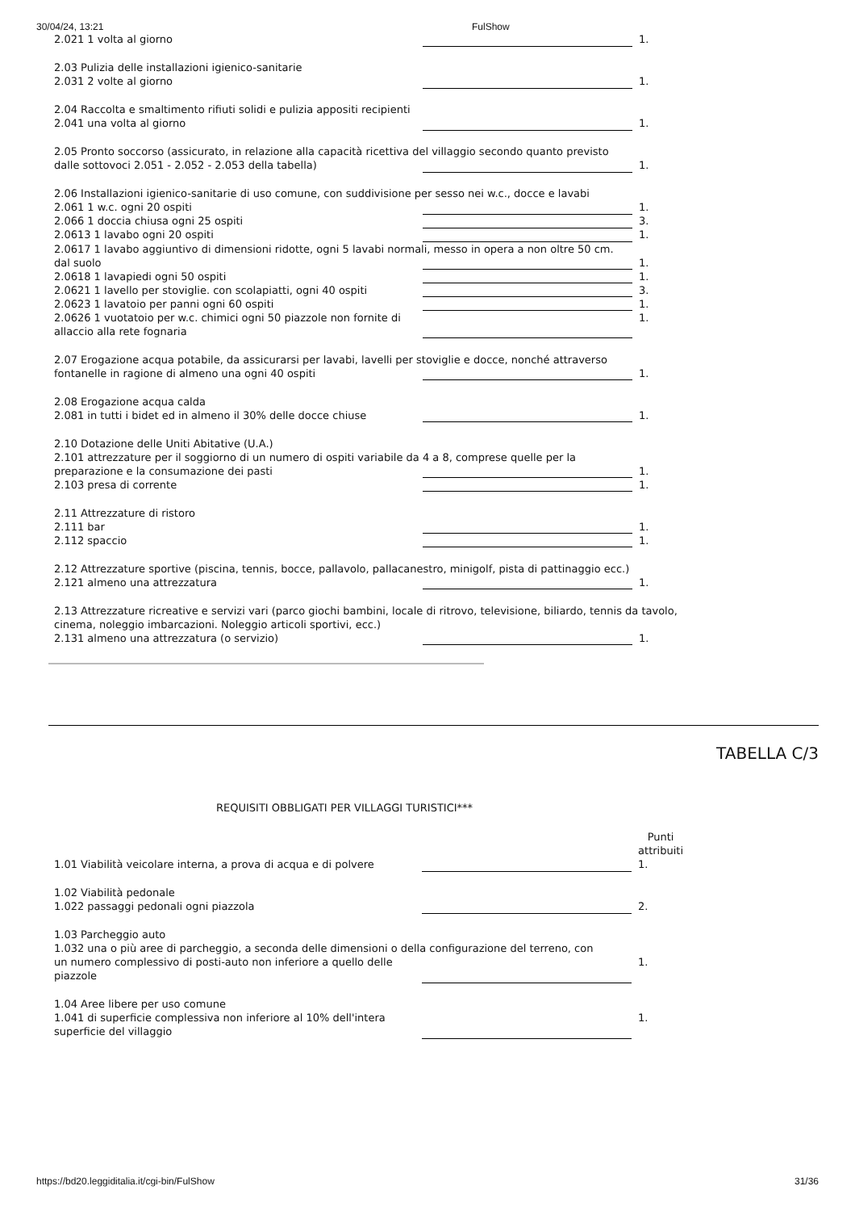30/04/24, 13:21 FulShow
| 2.021 1 volta al giorno | | 1. |
| 2.03 Pulizia delle installazioni igienico-sanitarie | | |
| 2.031 2 volte al giorno | | 1. |
| 2.04 Raccolta e smaltimento rifiuti solidi e pulizia appositi recipienti | | |
| 2.041 una volta al giorno | | 1. |
| 2.05 Pronto soccorso (assicurato, in relazione alla capacità ricettiva del villaggio secondo quanto previsto | | |
| dalle sottovoci 2.051 - 2.052 - 2.053 della tabella) | | 1. |
| 2.06 Installazioni igienico-sanitarie di uso comune, con suddivisione per sesso nei w.c., docce e lavabi | | |
| 2.061 1 w.c. ogni 20 ospiti | | 1. |
| 2.066 1 doccia chiusa ogni 25 ospiti | | 3. |
| 2.0613 1 lavabo ogni 20 ospiti | | 1. |
| 2.0617 1 lavabo aggiuntivo di dimensioni ridotte, ogni 5 lavabi normali, messo in opera a non oltre 50 cm. | | |
| dal suolo | | 1. |
| 2.0618 1 lavapiedi ogni 50 ospiti | | 1. |
| 2.0621 1 lavello per stoviglie. con scolapiatti, ogni 40 ospiti | | 3. |
| 2.0623 1 lavatoio per panni ogni 60 ospiti | | 1. |
| 2.0626 1 vuotatoio per w.c. chimici ogni 50 piazzole non fornite di allaccio alla rete fognaria | | 1. |
| 2.07 Erogazione acqua potabile, da assicurarsi per lavabi, lavelli per stoviglie e docce, nonché attraverso | | |
| fontanelle in ragione di almeno una ogni 40 ospiti | | 1. |
| 2.08 Erogazione acqua calda | | |
| 2.081 in tutti i bidet ed in almeno il 30% delle docce chiuse | | 1. |
| 2.10 Dotazione delle Uniti Abitative (U.A.) | | |
| 2.101 attrezzature per il soggiorno di un numero di ospiti variabile da 4 a 8, comprese quelle per la | | |
| preparazione e la consumazione dei pasti | | 1. |
| 2.103 presa di corrente | | 1. |
| 2.11 Attrezzature di ristoro | | |
| 2.111 bar | | 1. |
| 2.112 spaccio | | 1. |
| 2.12 Attrezzature sportive (piscina, tennis, bocce, pallavolo, pallacanestro, minigolf, pista di pattinaggio ecc.) | | |
| 2.121 almeno una attrezzatura | | 1. |
| 2.13 Attrezzature ricreative e servizi vari (parco giochi bambini, locale di ritrovo, televisione, biliardo, tennis da tavolo, cinema, noleggio imbarcazioni. Noleggio articoli sportivi, ecc.) | | |
| 2.131 almeno una attrezzatura (o servizio) | | 1. |
TABELLA C/3
REQUISITI OBBLIGATI PER VILLAGGI TURISTICI***
| | | Punti attribuiti |
| 1.01 Viabilità veicolare interna, a prova di acqua e di polvere | | 1. |
| 1.02 Viabilità pedonale | | |
| 1.022 passaggi pedonali ogni piazzola | | 2. |
| 1.03 Parcheggio auto | | |
| 1.032 una o più aree di parcheggio, a seconda delle dimensioni o della configurazione del terreno, con | | |
| un numero complessivo di posti-auto non inferiore a quello delle piazzole | | 1. |
| 1.04 Aree libere per uso comune | | |
| 1.041 di superficie complessiva non inferiore al 10% dell'intera superficie del villaggio | | 1. |
https://bd20.leggiditalia.it/cgi-bin/FulShow 31/36